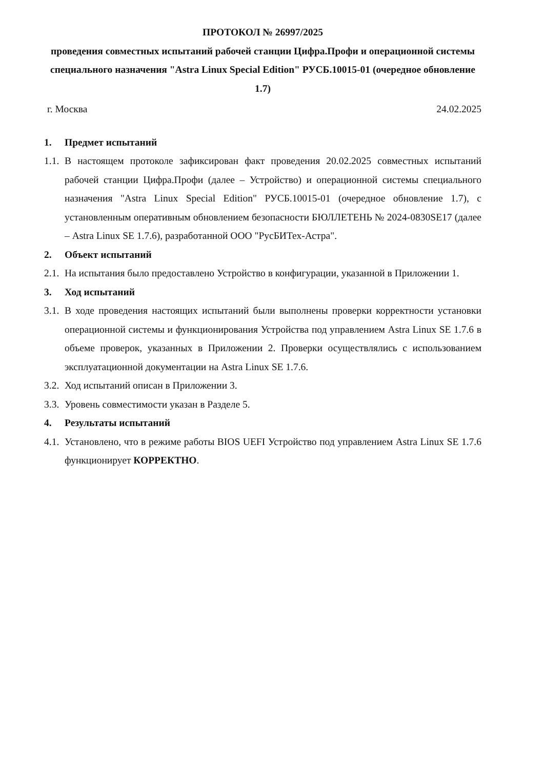ПРОТОКОЛ № 26997/2025
проведения совместных испытаний рабочей станции Цифра.Профи и операционной системы специального назначения "Astra Linux Special Edition" РУСБ.10015-01 (очередное обновление 1.7)
г. Москва 24.02.2025
1. Предмет испытаний
1.1. В настоящем протоколе зафиксирован факт проведения 20.02.2025 совместных испытаний рабочей станции Цифра.Профи (далее – Устройство) и операционной системы специального назначения "Astra Linux Special Edition" РУСБ.10015-01 (очередное обновление 1.7), с установленным оперативным обновлением безопасности БЮЛЛЕТЕНЬ № 2024-0830SE17 (далее – Astra Linux SE 1.7.6), разработанной ООО "РусБИТех-Астра".
2. Объект испытаний
2.1. На испытания было предоставлено Устройство в конфигурации, указанной в Приложении 1.
3. Ход испытаний
3.1. В ходе проведения настоящих испытаний были выполнены проверки корректности установки операционной системы и функционирования Устройства под управлением Astra Linux SE 1.7.6 в объеме проверок, указанных в Приложении 2. Проверки осуществлялись с использованием эксплуатационной документации на Astra Linux SE 1.7.6.
3.2. Ход испытаний описан в Приложении 3.
3.3. Уровень совместимости указан в Разделе 5.
4. Результаты испытаний
4.1. Установлено, что в режиме работы BIOS UEFI Устройство под управлением Astra Linux SE 1.7.6 функционирует КОРРЕКТНО.